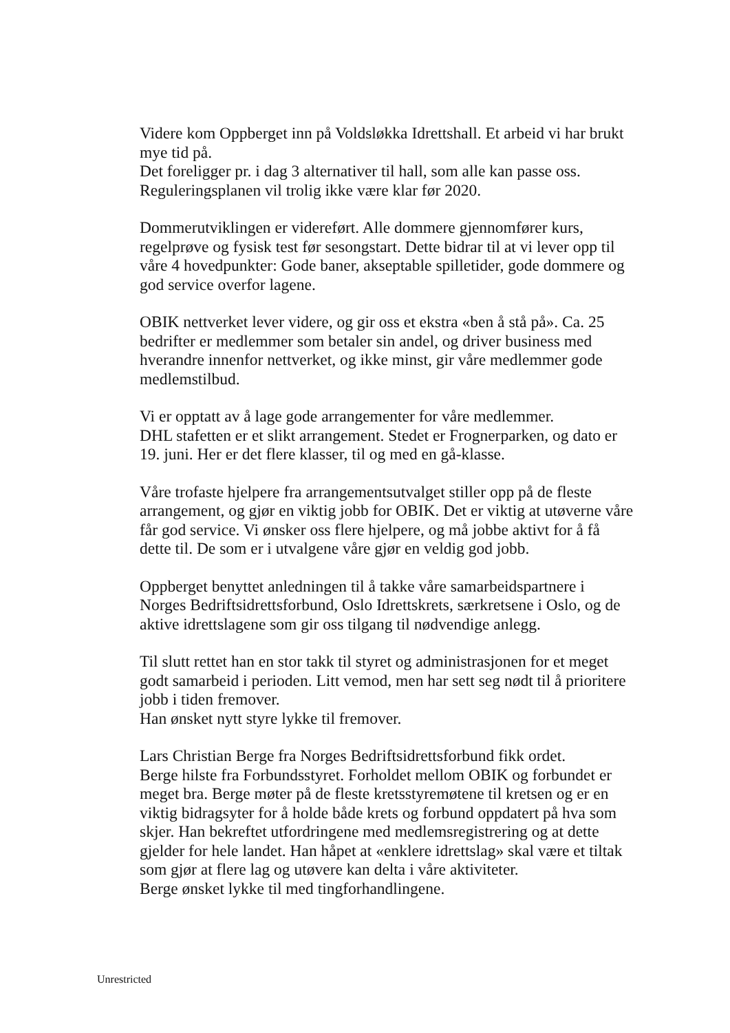Videre kom Oppberget inn på Voldsløkka Idrettshall. Et arbeid vi har brukt mye tid på.
Det foreligger pr. i dag 3 alternativer til hall, som alle kan passe oss.
Reguleringsplanen vil trolig ikke være klar før 2020.
Dommerutviklingen er videreført. Alle dommere gjennomfører kurs, regelprøve og fysisk test før sesongstart. Dette bidrar til at vi lever opp til våre 4 hovedpunkter: Gode baner, akseptable spilletider, gode dommere og god service overfor lagene.
OBIK nettverket lever videre, og gir oss et ekstra «ben å stå på». Ca. 25 bedrifter er medlemmer som betaler sin andel, og driver business med hverandre innenfor nettverket, og ikke minst, gir våre medlemmer gode medlemstilbud.
Vi er opptatt av å lage gode arrangementer for våre medlemmer.
DHL stafetten er et slikt arrangement. Stedet er Frognerparken, og dato er 19. juni. Her er det flere klasser, til og med en gå-klasse.
Våre trofaste hjelpere fra arrangementsutvalget stiller opp på de fleste arrangement, og gjør en viktig jobb for OBIK. Det er viktig at utøverne våre får god service. Vi ønsker oss flere hjelpere, og må jobbe aktivt for å få dette til. De som er i utvalgene våre gjør en veldig god jobb.
Oppberget benyttet anledningen til å takke våre samarbeidspartnere i Norges Bedriftsidrettsforbund, Oslo Idrettskrets, særkretsene i Oslo, og de aktive idrettslagene som gir oss tilgang til nødvendige anlegg.
Til slutt rettet han en stor takk til styret og administrasjonen for et meget godt samarbeid i perioden. Litt vemod, men har sett seg nødt til å prioritere jobb i tiden fremover.
Han ønsket nytt styre lykke til fremover.
Lars Christian Berge fra Norges Bedriftsidrettsforbund fikk ordet.
Berge hilste fra Forbundsstyret. Forholdet mellom OBIK og forbundet er meget bra. Berge møter på de fleste kretsstyremøtene til kretsen og er en viktig bidragsyter for å holde både krets og forbund oppdatert på hva som skjer. Han bekreftet utfordringene med medlemsregistrering og at dette gjelder for hele landet. Han håpet at «enklere idrettslag» skal være et tiltak som gjør at flere lag og utøvere kan delta i våre aktiviteter.
Berge ønsket lykke til med tingforhandlingene.
Unrestricted